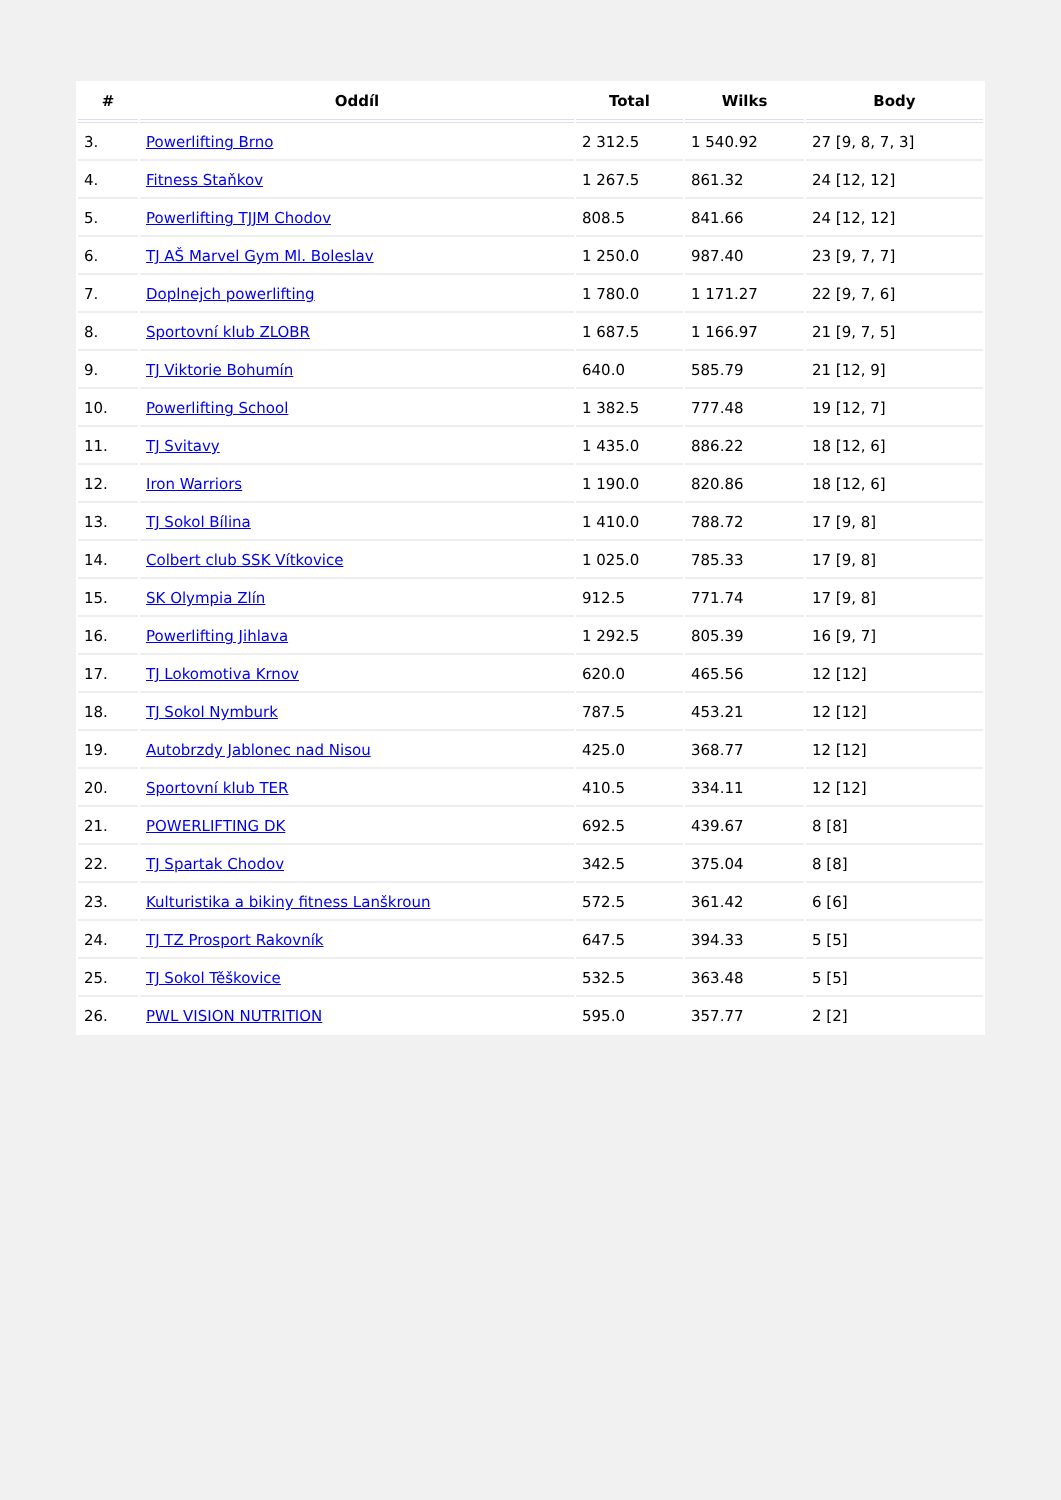| # | Oddíl | Total | Wilks | Body |
| --- | --- | --- | --- | --- |
| 3. | Powerlifting Brno | 2 312.5 | 1 540.92 | 27 [9, 8, 7, 3] |
| 4. | Fitness Staňkov | 1 267.5 | 861.32 | 24 [12, 12] |
| 5. | Powerlifting TJJM Chodov | 808.5 | 841.66 | 24 [12, 12] |
| 6. | TJ AŠ Marvel Gym Ml. Boleslav | 1 250.0 | 987.40 | 23 [9, 7, 7] |
| 7. | Doplnejch powerlifting | 1 780.0 | 1 171.27 | 22 [9, 7, 6] |
| 8. | Sportovní klub ZLOBR | 1 687.5 | 1 166.97 | 21 [9, 7, 5] |
| 9. | TJ Viktorie Bohumín | 640.0 | 585.79 | 21 [12, 9] |
| 10. | Powerlifting School | 1 382.5 | 777.48 | 19 [12, 7] |
| 11. | TJ Svitavy | 1 435.0 | 886.22 | 18 [12, 6] |
| 12. | Iron Warriors | 1 190.0 | 820.86 | 18 [12, 6] |
| 13. | TJ Sokol Bílina | 1 410.0 | 788.72 | 17 [9, 8] |
| 14. | Colbert club SSK Vítkovice | 1 025.0 | 785.33 | 17 [9, 8] |
| 15. | SK Olympia Zlín | 912.5 | 771.74 | 17 [9, 8] |
| 16. | Powerlifting Jihlava | 1 292.5 | 805.39 | 16 [9, 7] |
| 17. | TJ Lokomotiva Krnov | 620.0 | 465.56 | 12 [12] |
| 18. | TJ Sokol Nymburk | 787.5 | 453.21 | 12 [12] |
| 19. | Autobrzdy Jablonec nad Nisou | 425.0 | 368.77 | 12 [12] |
| 20. | Sportovní klub TER | 410.5 | 334.11 | 12 [12] |
| 21. | POWERLIFTING DK | 692.5 | 439.67 | 8 [8] |
| 22. | TJ Spartak Chodov | 342.5 | 375.04 | 8 [8] |
| 23. | Kulturistika a bikiny fitness Lanškroun | 572.5 | 361.42 | 6 [6] |
| 24. | TJ TZ Prosport Rakovník | 647.5 | 394.33 | 5 [5] |
| 25. | TJ Sokol Těškovice | 532.5 | 363.48 | 5 [5] |
| 26. | PWL VISION NUTRITION | 595.0 | 357.77 | 2 [2] |